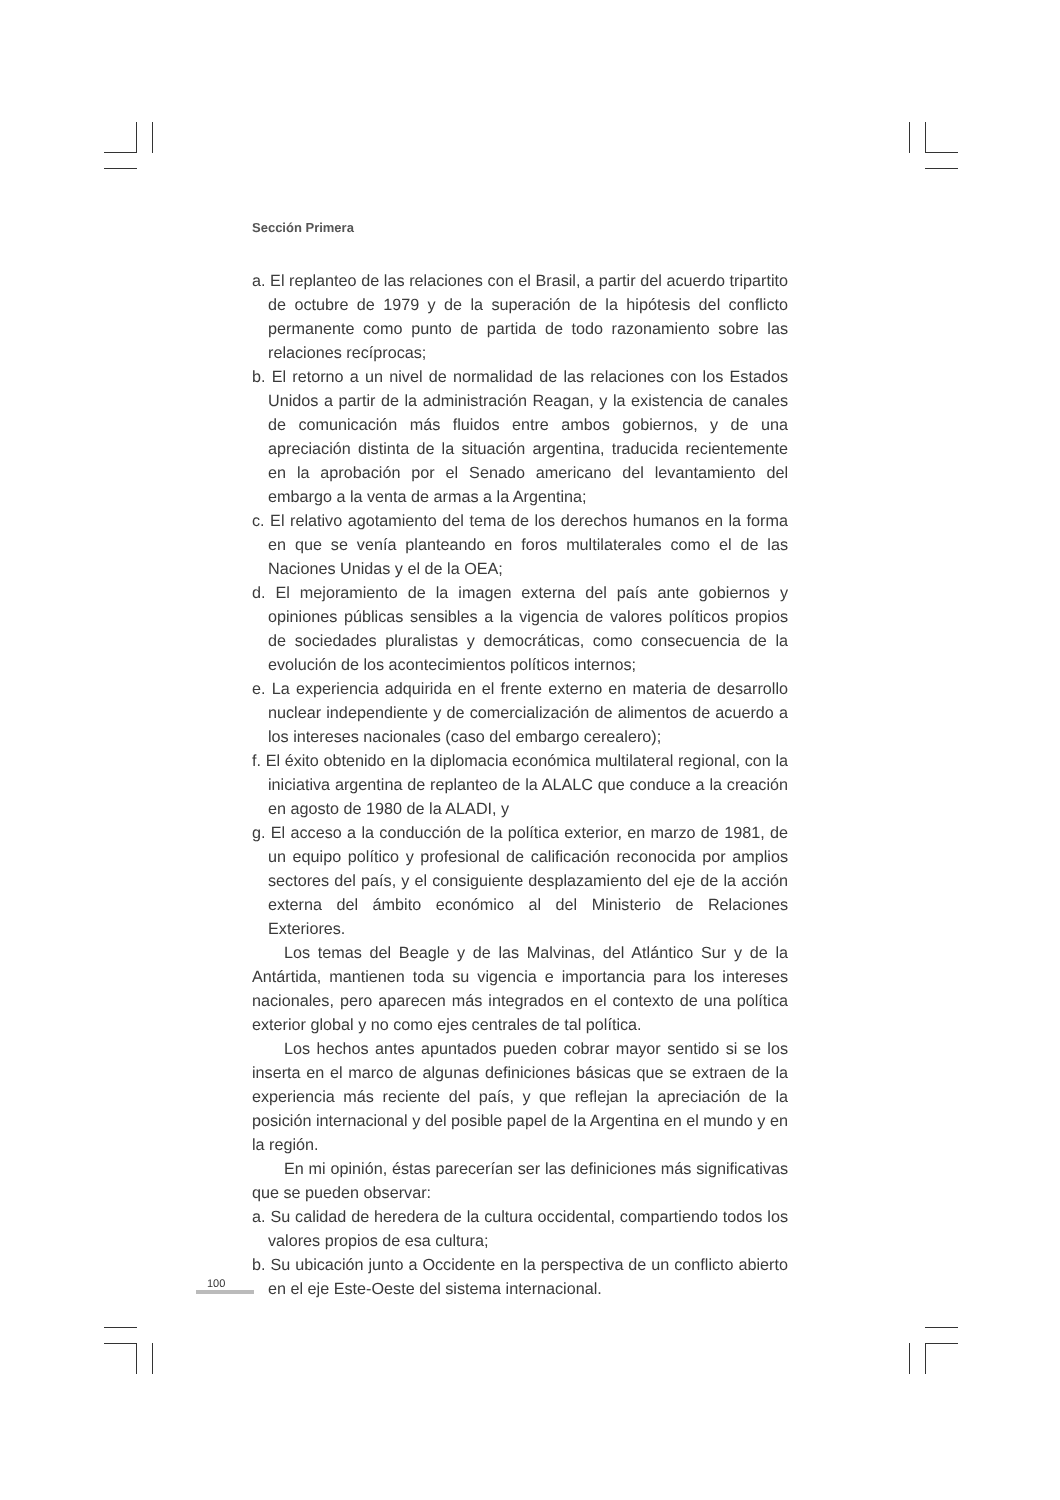Sección Primera
a. El replanteo de las relaciones con el Brasil, a partir del acuerdo tripartito de octubre de 1979 y de la superación de la hipótesis del conflicto permanente como punto de partida de todo razonamiento sobre las relaciones recíprocas;
b. El retorno a un nivel de normalidad de las relaciones con los Estados Unidos a partir de la administración Reagan, y la existencia de canales de comunicación más fluidos entre ambos gobiernos, y de una apreciación distinta de la situación argentina, traducida recientemente en la aprobación por el Senado americano del levantamiento del embargo a la venta de armas a la Argentina;
c. El relativo agotamiento del tema de los derechos humanos en la forma en que se venía planteando en foros multilaterales como el de las Naciones Unidas y el de la OEA;
d. El mejoramiento de la imagen externa del país ante gobiernos y opiniones públicas sensibles a la vigencia de valores políticos propios de sociedades pluralistas y democráticas, como consecuencia de la evolución de los acontecimientos políticos internos;
e. La experiencia adquirida en el frente externo en materia de desarrollo nuclear independiente y de comercialización de alimentos de acuerdo a los intereses nacionales (caso del embargo cerealero);
f. El éxito obtenido en la diplomacia económica multilateral regional, con la iniciativa argentina de replanteo de la ALALC que conduce a la creación en agosto de 1980 de la ALADI, y
g. El acceso a la conducción de la política exterior, en marzo de 1981, de un equipo político y profesional de calificación reconocida por amplios sectores del país, y el consiguiente desplazamiento del eje de la acción externa del ámbito económico al del Ministerio de Relaciones Exteriores.
Los temas del Beagle y de las Malvinas, del Atlántico Sur y de la Antártida, mantienen toda su vigencia e importancia para los intereses nacionales, pero aparecen más integrados en el contexto de una política exterior global y no como ejes centrales de tal política.
Los hechos antes apuntados pueden cobrar mayor sentido si se los inserta en el marco de algunas definiciones básicas que se extraen de la experiencia más reciente del país, y que reflejan la apreciación de la posición internacional y del posible papel de la Argentina en el mundo y en la región.
En mi opinión, éstas parecerían ser las definiciones más significativas que se pueden observar:
a. Su calidad de heredera de la cultura occidental, compartiendo todos los valores propios de esa cultura;
b. Su ubicación junto a Occidente en la perspectiva de un conflicto abierto en el eje Este-Oeste del sistema internacional.
100